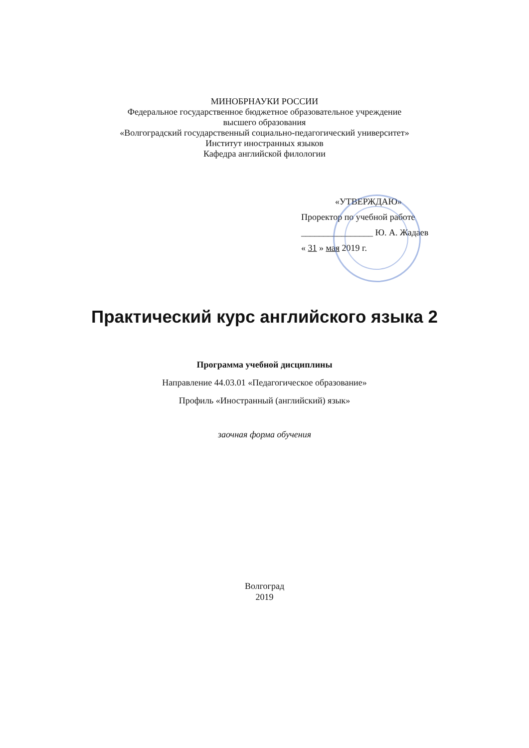МИНОБРНАУКИ РОССИИ
Федеральное государственное бюджетное образовательное учреждение
высшего образования
«Волгоградский государственный социально-педагогический университет»
Институт иностранных языков
Кафедра английской филологии
«УТВЕРЖДАЮ»
Проректор по учебной работе
________________ Ю. А. Жадаев
« 31 » мая 2019 г.
Практический курс английского языка 2
Программа учебной дисциплины
Направление 44.03.01 «Педагогическое образование»
Профиль «Иностранный (английский) язык»
заочная форма обучения
Волгоград
2019